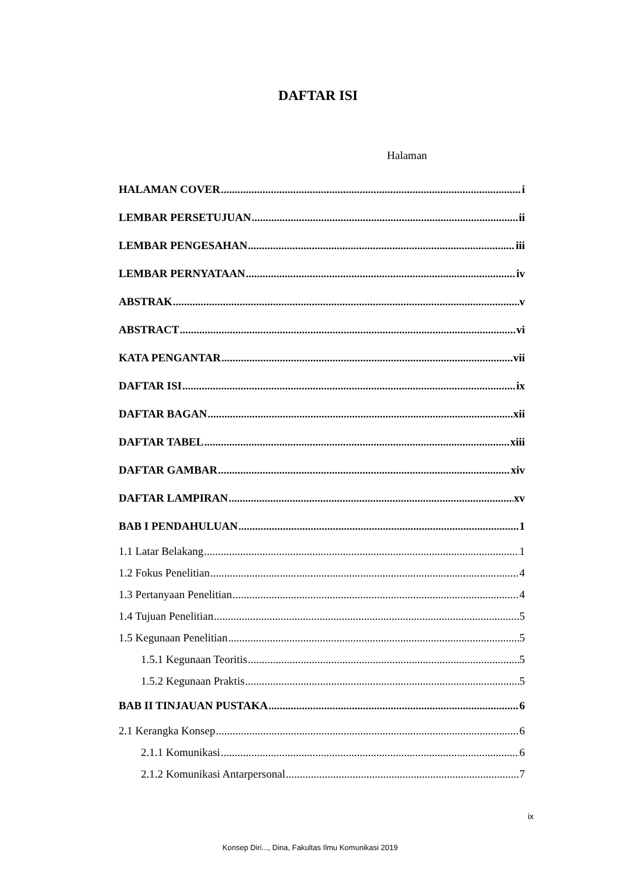DAFTAR ISI
Halaman
HALAMAN COVER i
LEMBAR PERSETUJUAN ii
LEMBAR PENGESAHAN iii
LEMBAR PERNYATAAN iv
ABSTRAK v
ABSTRACT vi
KATA PENGANTAR vii
DAFTAR ISI ix
DAFTAR BAGAN xii
DAFTAR TABEL xiii
DAFTAR GAMBAR xiv
DAFTAR LAMPIRAN xv
BAB I PENDAHULUAN 1
1.1 Latar Belakang 1
1.2 Fokus Penelitian 4
1.3 Pertanyaan Penelitian 4
1.4 Tujuan Penelitian 5
1.5 Kegunaan Penelitian 5
1.5.1 Kegunaan Teoritis 5
1.5.2 Kegunaan Praktis 5
BAB II TINJAUAN PUSTAKA 6
2.1 Kerangka Konsep 6
2.1.1 Komunikasi 6
2.1.2 Komunikasi Antarpersonal 7
ix
Konsep Diri..., Dina, Fakultas Ilmu Komunikasi 2019